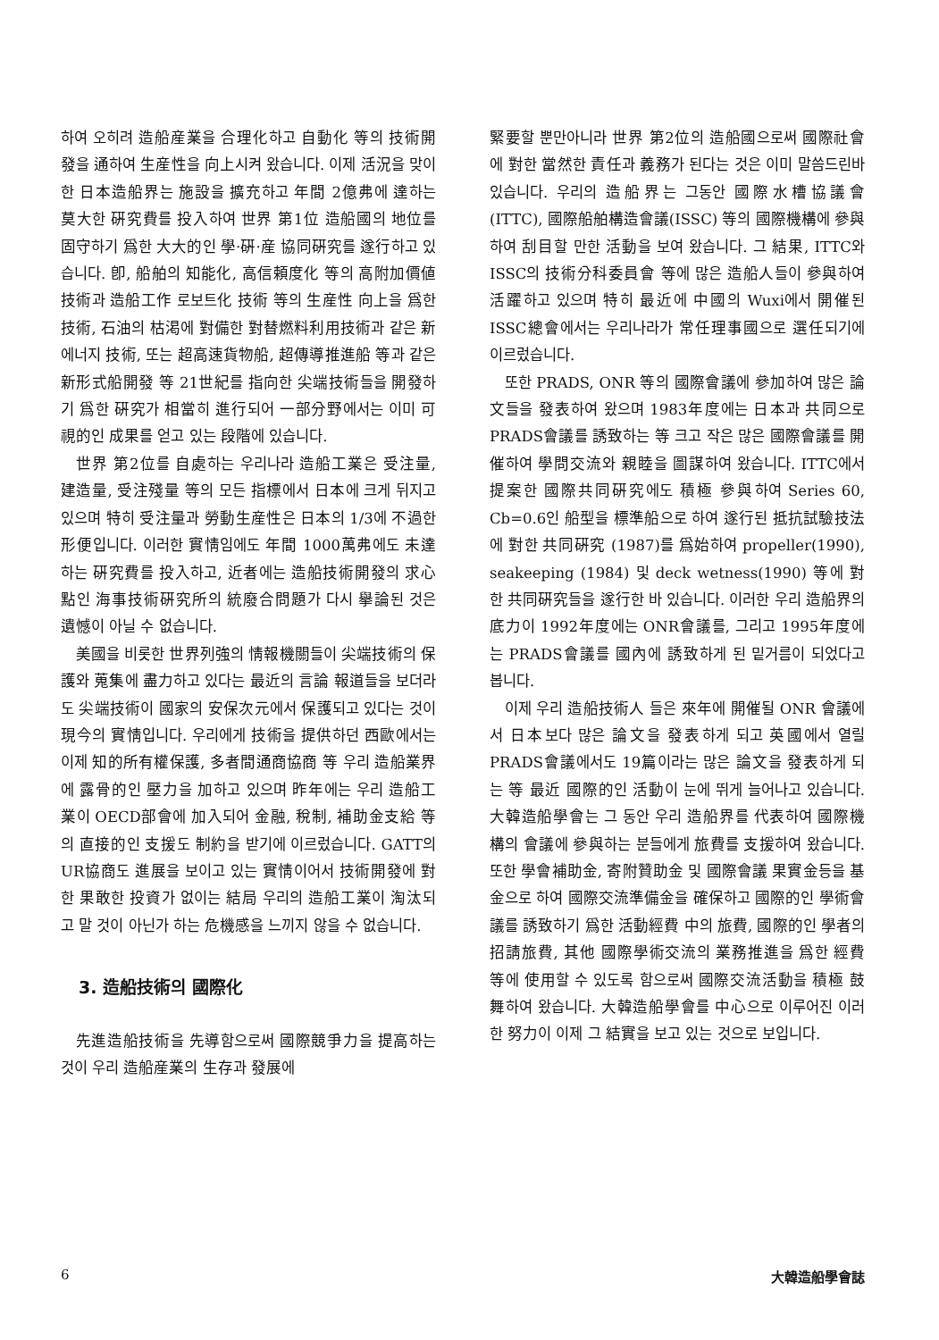하여 오히려 造船産業을 合理化하고 自動化 等의 技術開發을 通하여 生産性을 向上시켜 왔습니다. 이제 活況을 맞이한 日本造船界는 施設을 擴充하고 年間 2億弗에 達하는 莫大한 硏究費를 投入하여 世界 第1位 造船國의 地位를 固守하기 爲한 大大的인 學·硏·産 協同硏究를 遂行하고 있습니다. 卽, 船舶의 知能化, 高信頼度化 等의 高附加價値技術과 造船工作 로보트化 技術 等의 生産性 向上을 爲한 技術, 石油의 枯渇에 對備한 對替燃料利用技術과 같은 新에너지 技術, 또는 超高速貨物船, 超傳導推進船 等과 같은 新形式船開發 等 21世紀를 指向한 尖端技術들을 開發하기 爲한 硏究가 相當히 進行되어 一部分野에서는 이미 可視的인 成果를 얻고 있는 段階에 있습니다.
世界 第2位를 自處하는 우리나라 造船工業은 受注量, 建造量, 受注殘量 等의 모든 指標에서 日本에 크게 뒤지고 있으며 特히 受注量과 勞動生産性은 日本의 1/3에 不過한 形便입니다. 이러한 實情임에도 年間 1000萬弗에도 未達하는 硏究費를 投入하고, 近者에는 造船技術開發의 求心點인 海事技術硏究所의 統廢合問題가 다시 擧論된 것은 遺憾이 아닐 수 없습니다.
美國을 비롯한 世界列強의 情報機關들이 尖端技術의 保護와 蒐集에 盡力하고 있다는 最近의 言論 報道들을 보더라도 尖端技術이 國家의 安保次元에서 保護되고 있다는 것이 現今의 實情입니다. 우리에게 技術을 提供하던 西歐에서는 이제 知的所有權保護, 多者間通商協商 等 우리 造船業界에 露骨的인 壓力을 加하고 있으며 昨年에는 우리 造船工業이 OECD部會에 加入되어 金融, 稅制, 補助金支給 等의 直接的인 支援도 制約을 받기에 이르렀습니다. GATT의 UR協商도 進展을 보이고 있는 實情이어서 技術開發에 對한 果敢한 投資가 없이는 結局 우리의 造船工業이 淘汰되고 말 것이 아닌가 하는 危機感을 느끼지 않을 수 없습니다.
3. 造船技術의 國際化
先進造船技術을 先導함으로써 國際競爭力을 提高하는 것이 우리 造船産業의 生存과 發展에
緊要할 뿐만아니라 世界 第2位의 造船國으로써 國際社會에 對한 當然한 責任과 義務가 된다는 것은 이미 말씀드린바 있습니다. 우리의 造船界는 그동안 國際水槽協議會(ITTC), 國際船舶構造會議(ISSC) 等의 國際機構에 參與하여 刮目할 만한 活動을 보여 왔습니다. 그 結果, ITTC와 ISSC의 技術分科委員會 等에 많은 造船人들이 參與하여 活躍하고 있으며 特히 最近에 中國의 Wuxi에서 開催된 ISSC總會에서는 우리나라가 常任理事國으로 選任되기에 이르렀습니다.
또한 PRADS, ONR 等의 國際會議에 參加하여 많은 論文들을 發表하여 왔으며 1983年度에는 日本과 共同으로 PRADS會議를 誘致하는 等 크고 작은 많은 國際會議를 開催하여 學問交流와 親睦을 圖謀하여 왔습니다. ITTC에서 提案한 國際共同硏究에도 積極 參與하여 Series 60, Cb=0.6인 船型을 標準船으로 하여 遂行된 抵抗試驗技法에 對한 共同硏究 (1987)를 爲始하여 propeller(1990), seakeeping (1984) 및 deck wetness(1990) 等에 對한 共同硏究들을 遂行한 바 있습니다. 이러한 우리 造船界의 底力이 1992年度에는 ONR會議를, 그리고 1995年度에는 PRADS會議를 國內에 誘致하게 된 밑거름이 되었다고 봅니다.
이제 우리 造船技術人 들은 來年에 開催될 ONR 會議에서 日本보다 많은 論文을 發表하게 되고 英國에서 열릴 PRADS會議에서도 19篇이라는 많은 論文을 發表하게 되는 等 最近 國際的인 活動이 눈에 뛰게 늘어나고 있습니다. 大韓造船學會는 그 동안 우리 造船界를 代表하여 國際機構의 會議에 參與하는 분들에게 旅費를 支援하여 왔습니다. 또한 學會補助金, 寄附贊助金 및 國際會議 果實金등을 基金으로 하여 國際交流準備金을 確保하고 國際的인 學術會議를 誘致하기 爲한 活動經費 中의 旅費, 國際的인 學者의 招請旅費, 其他 國際學術交流의 業務推進을 爲한 經費 等에 使用할 수 있도록 함으로써 國際交流活動을 積極 鼓舞하여 왔습니다. 大韓造船學會를 中心으로 이루어진 이러한 努力이 이제 그 結實을 보고 있는 것으로 보입니다.
6 大韓造船學會誌